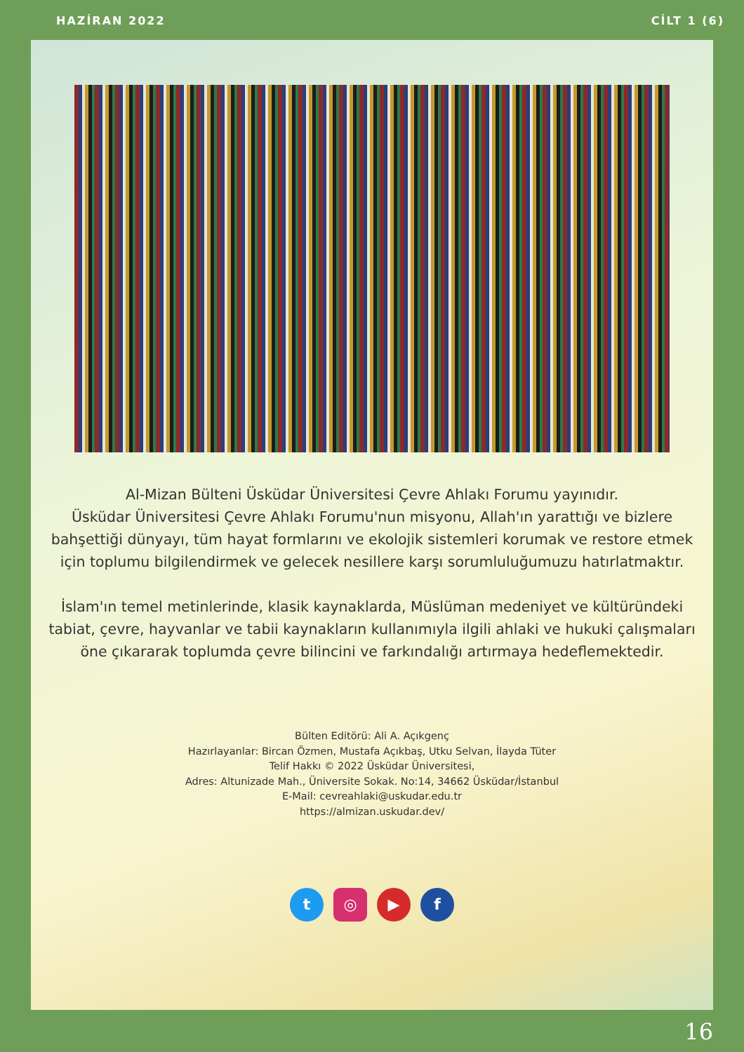HAZİRAN 2022 CİLT 1 (6)
Al-Mizan Bülteni Üsküdar Üniversitesi Çevre Ahlakı Forumu yayınıdır.
Üsküdar Üniversitesi Çevre Ahlakı Forumu'nun misyonu, Allah'ın yarattığı ve bizlere bahşettiği dünyayı, tüm hayat formlarını ve ekolojik sistemleri korumak ve restore etmek için toplumu bilgilendirmek ve gelecek nesillere karşı sorumluluğumuzu hatırlatmaktır.
İslam'ın temel metinlerinde, klasik kaynaklarda, Müslüman medeniyet ve kültüründeki tabiat, çevre, hayvanlar ve tabii kaynakların kullanımıyla ilgili ahlaki ve hukuki çalışmaları öne çıkararak toplumda çevre bilincini ve farkındalığı artırmaya hedeflemektedir.
Bülten Editörü: Ali A. Açıkgenç
Hazırlayanlar: Bircan Özmen, Mustafa Açıkbaş, Utku Selvan, İlayda Tüter
Telif Hakkı © 2022 Üsküdar Üniversitesi,
Adres: Altunizade Mah., Üniversite Sokak. No:14, 34662 Üsküdar/İstanbul
E-Mail: cevreahlaki@uskudar.edu.tr
https://almizan.uskudar.dev/
t ◎ ▶ f
16